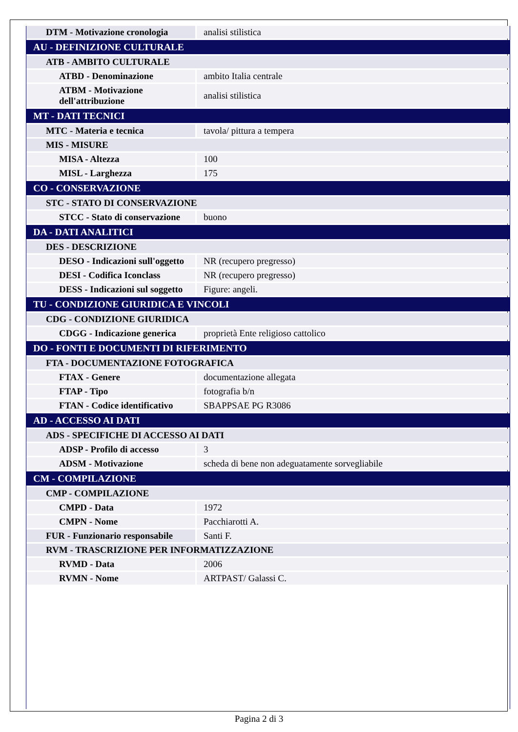| DTM - Motivazione cronologia | analisi stilistica |
| AU - DEFINIZIONE CULTURALE | |
| ATB - AMBITO CULTURALE | |
| ATBD - Denominazione | ambito Italia centrale |
| ATBM - Motivazione dell'attribuzione | analisi stilistica |
| MT - DATI TECNICI | |
| MTC - Materia e tecnica | tavola/ pittura a tempera |
| MIS - MISURE | |
| MISA - Altezza | 100 |
| MISL - Larghezza | 175 |
| CO - CONSERVAZIONE | |
| STC - STATO DI CONSERVAZIONE | |
| STCC - Stato di conservazione | buono |
| DA - DATI ANALITICI | |
| DES - DESCRIZIONE | |
| DESO - Indicazioni sull'oggetto | NR (recupero pregresso) |
| DESI - Codifica Iconclass | NR (recupero pregresso) |
| DESS - Indicazioni sul soggetto | Figure: angeli. |
| TU - CONDIZIONE GIURIDICA E VINCOLI | |
| CDG - CONDIZIONE GIURIDICA | |
| CDGG - Indicazione generica | proprietà Ente religioso cattolico |
| DO - FONTI E DOCUMENTI DI RIFERIMENTO | |
| FTA - DOCUMENTAZIONE FOTOGRAFICA | |
| FTAX - Genere | documentazione allegata |
| FTAP - Tipo | fotografia b/n |
| FTAN - Codice identificativo | SBAPPSAE PG R3086 |
| AD - ACCESSO AI DATI | |
| ADS - SPECIFICHE DI ACCESSO AI DATI | |
| ADSP - Profilo di accesso | 3 |
| ADSM - Motivazione | scheda di bene non adeguatamente sorvegliabile |
| CM - COMPILAZIONE | |
| CMP - COMPILAZIONE | |
| CMPD - Data | 1972 |
| CMPN - Nome | Pacchiarotti A. |
| FUR - Funzionario responsabile | Santi F. |
| RVM - TRASCRIZIONE PER INFORMATIZZAZIONE | |
| RVMD - Data | 2006 |
| RVMN - Nome | ARTPAST/ Galassi C. |
Pagina 2 di 3